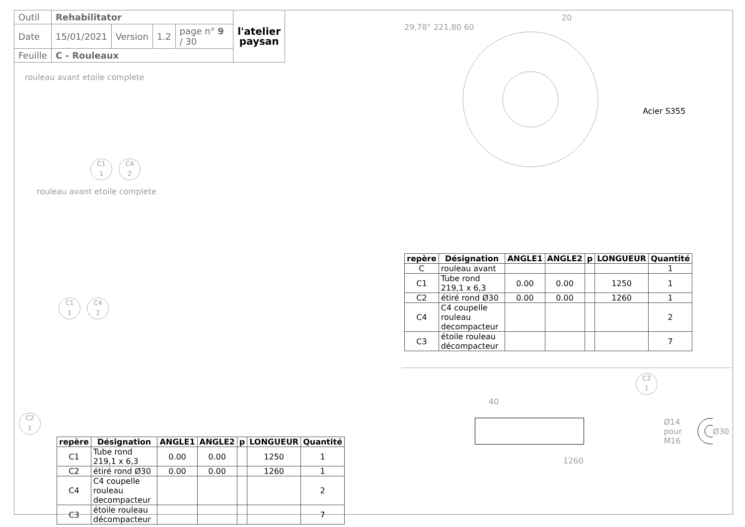| Outil | Rehabilitator | | | | l'atelier paysan |
| Date | 15/01/2021 | Version | 1.2 | page n° 9 / 30 | |
| Feuille | C - Rouleaux | | | | |
rouleau avant etoile complete
C1
1 C4
2
20
29,78° 221,80 60
Acier S355
| repère | Désignation | ANGLE1 | ANGLE2 | p | LONGUEUR | Quantité |
| --- | --- | --- | --- | --- | --- | --- |
| C | rouleau avant | | | | | 1 |
| C1 | Tube rond 219,1 x 6,3 | 0.00 | 0.00 | | 1250 | 1 |
| C2 | étiré rond Ø30 | 0.00 | 0.00 | | 1260 | 1 |
| C4 | C4 coupelle rouleau decompacteur | | | | | 2 |
| C3 | étoile rouleau décompacteur | | | | | 7 |
rouleau avant etoile complete
C1
1 C4
2
C2
1
| repère | Désignation | ANGLE1 | ANGLE2 | p | LONGUEUR | Quantité |
| --- | --- | --- | --- | --- | --- | --- |
| C1 | Tube rond 219,1 x 6,3 | 0.00 | 0.00 | | 1250 | 1 |
| C2 | étiré rond Ø30 | 0.00 | 0.00 | | 1260 | 1 |
| C4 | C4 coupelle rouleau decompacteur | | | | | 2 |
| C3 | étoile rouleau décompacteur | | | | | 7 |
C2
1
40
Ø14 pour M16 Ø30
1260